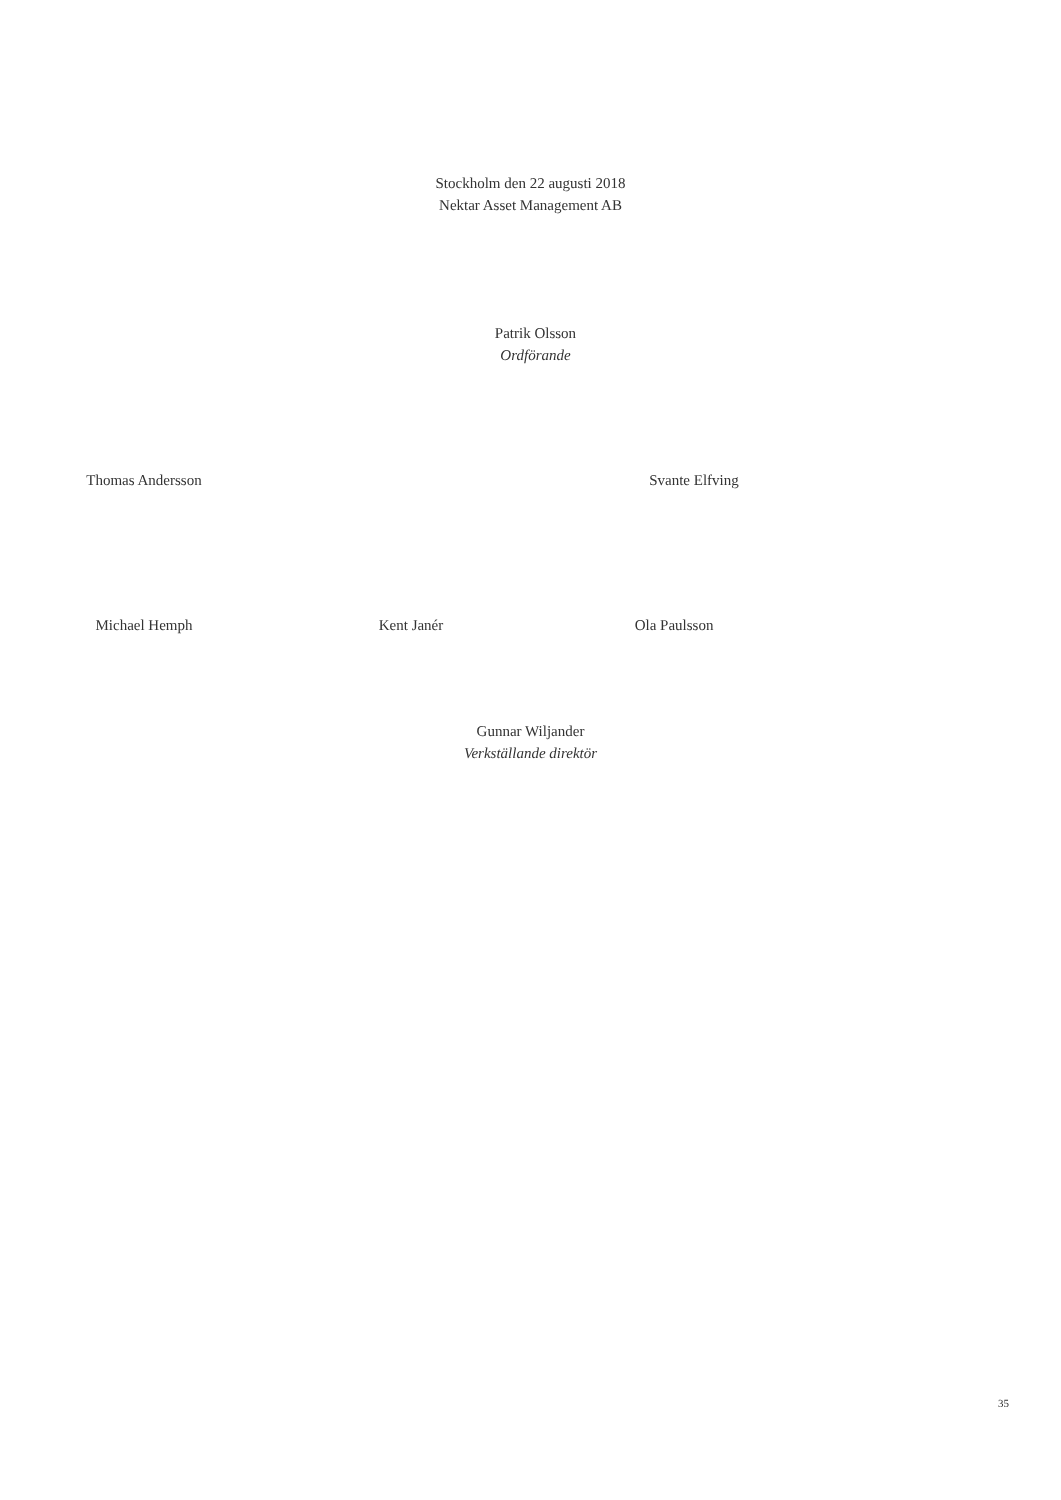Stockholm den 22 augusti 2018
Nektar Asset Management AB
Patrik Olsson
Ordförande
Thomas Andersson Svante Elfving
Michael Hemph Kent Janér Ola Paulsson
Gunnar Wiljander
Verkställande direktör
35